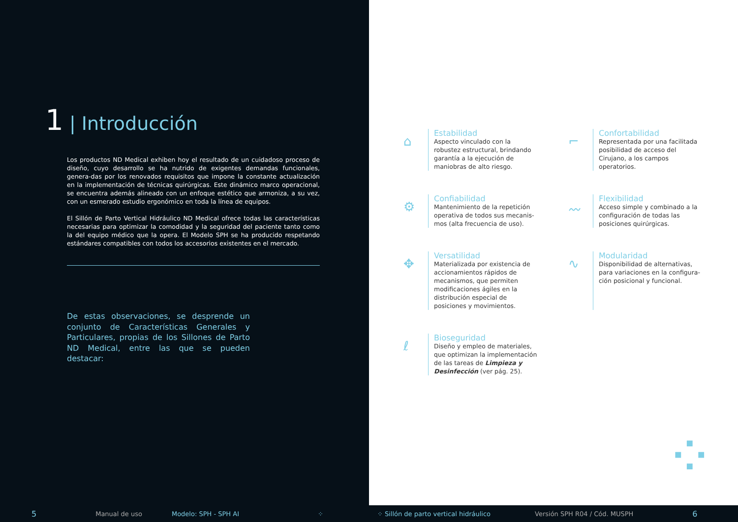1 | Introducción
Los productos ND Medical exhiben hoy el resultado de un cuidadoso proceso de diseño, cuyo desarrollo se ha nutrido de exigentes demandas funcionales, genera-das por los renovados requisitos que impone la constante actualización en la implementación de técnicas quirúrgicas. Este dinámico marco operacional, se encuentra además alineado con un enfoque estético que armoniza, a su vez, con un esmerado estudio ergonómico en toda la línea de equipos.
El Sillón de Parto Vertical Hidráulico ND Medical ofrece todas las características necesarias para optimizar la comodidad y la seguridad del paciente tanto como la del equipo médico que la opera. El Modelo SPH se ha producido respetando estándares compatibles con todos los accesorios existentes en el mercado.
De estas observaciones, se desprende un conjunto de Características Generales y Particulares, propias de los Sillones de Parto ND Medical, entre las que se pueden destacar:
⌂
Estabilidad
Aspecto vinculado con la robustez estructural, brindando garantía a la ejecución de maniobras de alto riesgo.
⌐
Confortabilidad
Representada por una facilitada posibilidad de acceso del Cirujano, a los campos operatorios.
⚙
Confiabilidad
Mantenimiento de la repetición operativa de todos sus mecanis-mos (alta frecuencia de uso).
〰
Flexibilidad
Acceso simple y combinado a la configuración de todas las posiciones quirúrgicas.
✥
Versatilidad
Materializada por existencia de accionamientos rápidos de mecanismos, que permiten modificaciones ágiles en la distribución especial de posiciones y movimientos.
∿
Modularidad
Disponibilidad de alternativas, para variaciones en la configura-ción posicional y funcional.
ℓ
Bioseguridad
Diseño y empleo de materiales, que optimizan la implementación de las tareas de Limpieza y Desinfección (ver pág. 25).
⁘
5 Manual de uso Modelo: SPH - SPH AI ⁘ ⁘ Sillón de parto vertical hidráulico Versión SPH R04 / Cód. MUSPH 6